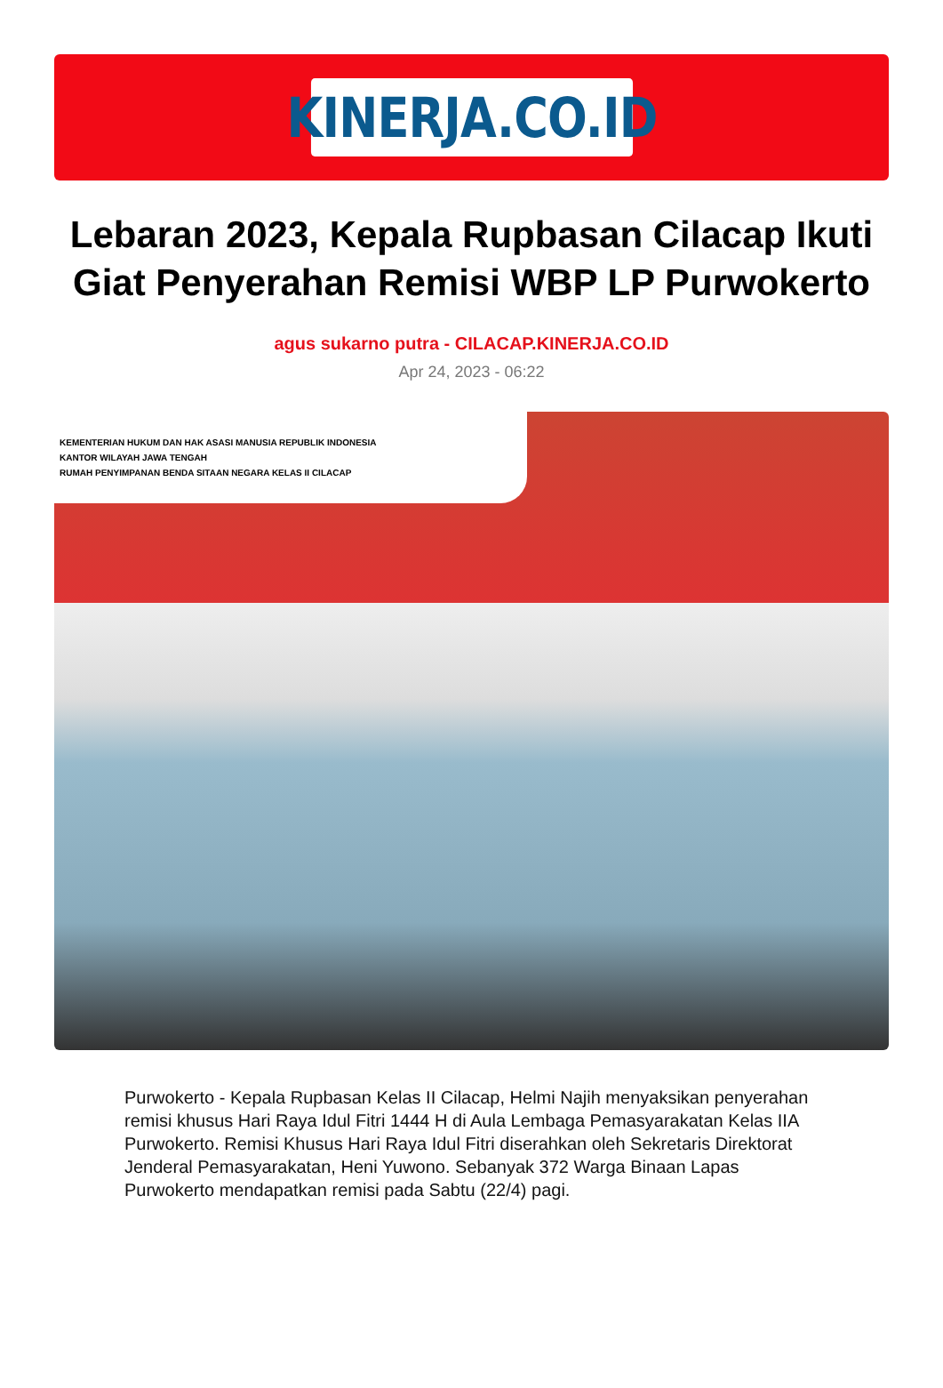KINERJA.CO.ID
Lebaran 2023, Kepala Rupbasan Cilacap Ikuti Giat Penyerahan Remisi WBP LP Purwokerto
agus sukarno putra - CILACAP.KINERJA.CO.ID
Apr 24, 2023 - 06:22
KEMENTERIAN HUKUM DAN HAK ASASI MANUSIA REPUBLIK INDONESIA
KANTOR WILAYAH JAWA TENGAH
RUMAH PENYIMPANAN BENDA SITAAN NEGARA KELAS II CILACAP
Purwokerto - Kepala Rupbasan Kelas II Cilacap, Helmi Najih menyaksikan penyerahan remisi khusus Hari Raya Idul Fitri 1444 H di Aula Lembaga Pemasyarakatan Kelas IIA Purwokerto. Remisi Khusus Hari Raya Idul Fitri diserahkan oleh Sekretaris Direktorat Jenderal Pemasyarakatan, Heni Yuwono. Sebanyak 372 Warga Binaan Lapas Purwokerto mendapatkan remisi pada Sabtu (22/4) pagi.